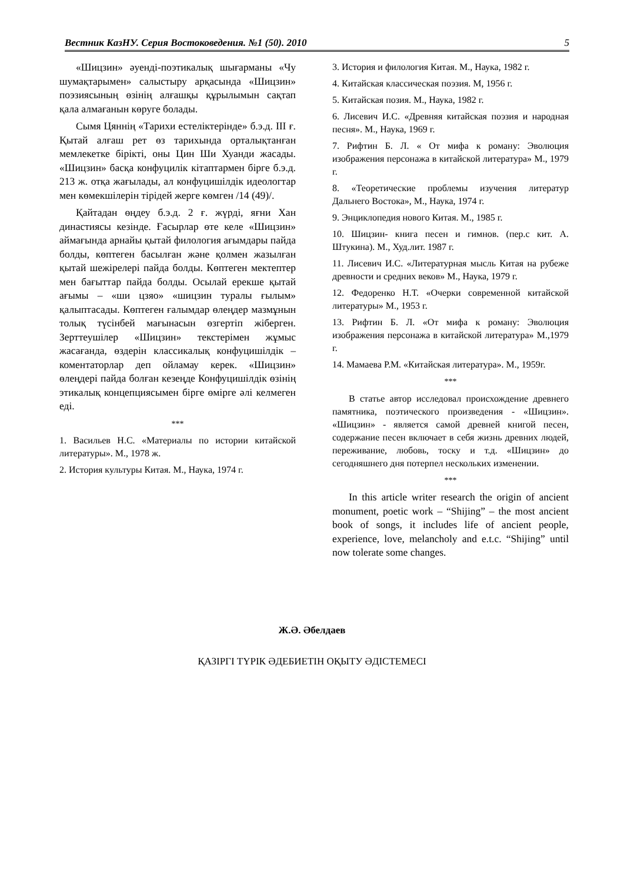Вестник КазНУ. Серия Востоковедения. №1 (50). 2010 5
«Шицзин» әуенді-поэтикалық шығарманы «Чу шумақтарымен» салыстыру арқасында «Шицзин» поэзиясының өзінің алғашқы құрылымын сақтап қала алмағанын көруге болады.
Сымя Цяннің «Тарихи естеліктерінде» б.э.д. III ғ. Қытай алғаш рет өз тарихында орталықтанған мемлекетке бірікті, оны Цин Ши Хуанди жасады. «Шицзин» басқа конфуцилік кітаптармен бірге б.э.д. 213 ж. отқа жағылады, ал конфуцишілдік идеологтар мен көмекшілерін тірідей жерге көмген /14 (49)/.
Қайтадан өңдеу б.э.д. 2 ғ. жүрді, яғни Хан династиясы кезінде. Ғасырлар өте келе «Шицзин» аймағында арнайы қытай филология ағымдары пайда болды, көптеген басылған және қолмен жазылған қытай шежірелері пайда болды. Көптеген мектептер мен бағыттар пайда болды. Осылай ерекше қытай ағымы – «ши цзяо» «шицзин туралы ғылым» қалыптасады. Көптеген ғалымдар өлеңдер мазмұнын толық түсінбей мағынасын өзгертіп жіберген. Зерттеушілер «Шицзин» текстерімен жұмыс жасағанда, өздерін классикалық конфуцишілдік – коментаторлар деп ойламау керек. «Шицзин» өлеңдері пайда болған кезеңде Конфуцишілдік өзінің этикалық концепциясымен бірге өмірге әлі келмеген еді.
***
1. Васильев Н.С. «Материалы по истории китайской литературы». М., 1978 ж.
2. История культуры Китая. М., Наука, 1974 г.
3. История и филология Китая. М., Наука, 1982 г.
4. Китайская классическая поэзия. М, 1956 г.
5. Китайская позия. М., Наука, 1982 г.
6. Лисевич И.С. «Древняя китайская поэзия и народная песня». М., Наука, 1969 г.
7. Рифтин Б. Л. « От мифа к роману: Эволюция изображения персонажа в китайской литература» М., 1979 г.
8. «Теоретические проблемы изучения литератур Дальнего Востока», М., Наука, 1974 г.
9. Энциклопедия нового Китая. М., 1985 г.
10. Шицзин- книга песен и гимнов. (пер.с кит. А. Штукина). М., Худ.лит. 1987 г.
11. Лисевич И.С. «Литературная мысль Китая на рубеже древности и средних веков» М., Наука, 1979 г.
12. Федоренко Н.Т. «Очерки современной китайской литературы» М., 1953 г.
13. Рифтин Б. Л. «От мифа к роману: Эволюция изображения персонажа в китайской литература» М.,1979 г.
14. Мамаева Р.М. «Китайская литература». М., 1959г.
***
В статье автор исследовал происхождение древнего памятника, поэтического произведения - «Шицзин». «Шицзин» - является самой древней книгой песен, содержание песен включает в себя жизнь древних людей, переживание, любовь, тоску и т.д. «Шицзин» до сегодняшнего дня потерпел нескольких изменении.
***
In this article writer research the origin of ancient monument, poetic work – “Shijing” – the most ancient book of songs, it includes life of ancient people, experience, love, melancholy and e.t.c. “Shijing” until now tolerate some changes.
Ж.Ә. Әбелдаев
ҚАЗІРГІ ТҮРІК ӘДЕБИЕТІН ОҚЫТУ ӘДІСТЕМЕСІ